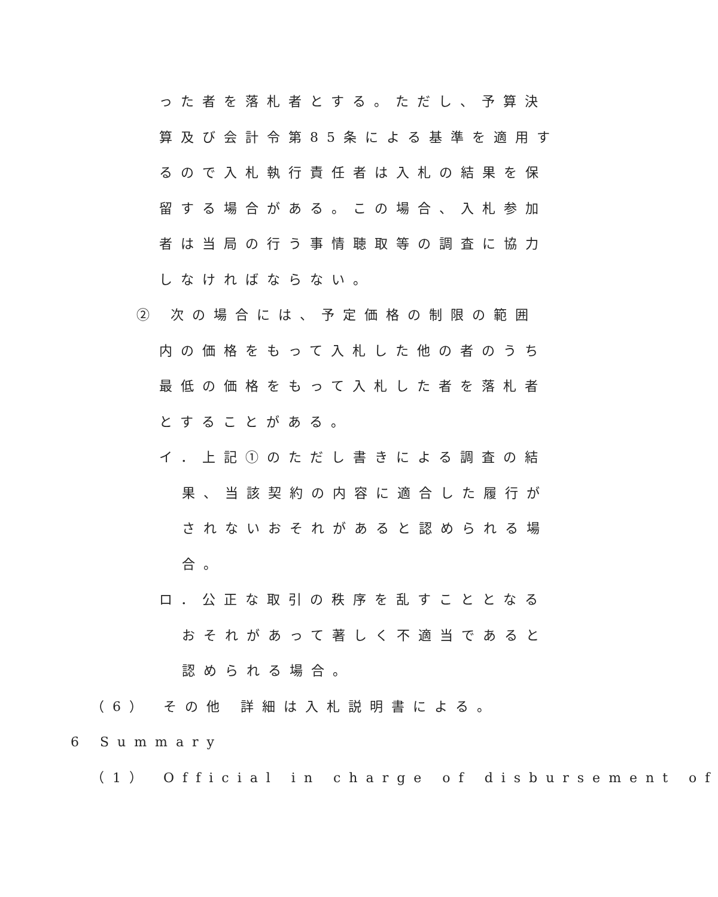った者を落札者とする。ただし、予算決
算及び会計令第85条による基準を適用す
るので入札執行責任者は入札の結果を保
留する場合がある。この場合、入札参加
者は当局の行う事情聴取等の調査に協力
しなければならない。
② 次の場合には、予定価格の制限の範囲
内の価格をもって入札した他の者のうち
最低の価格をもって入札した者を落札者
とすることがある。
イ．上記①のただし書きによる調査の結
果、当該契約の内容に適合した履行が
されないおそれがあると認められる場
合。
ロ．公正な取引の秩序を乱すこととなる
おそれがあって著しく不適当であると
認められる場合。
（6） その他 詳細は入札説明書による。
6 Summary
（1） Official in charge of disbursement of